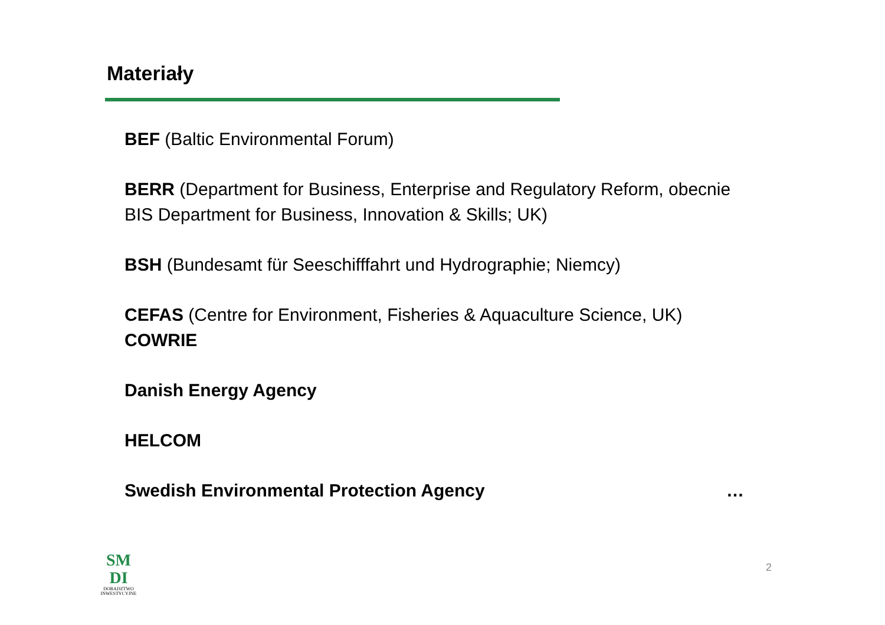Materiały
BEF (Baltic Environmental Forum)
BERR (Department for Business, Enterprise and Regulatory Reform, obecnie BIS Department for Business, Innovation & Skills; UK)
BSH (Bundesamt für Seeschifffahrt und Hydrographie; Niemcy)
CEFAS (Centre for Environment, Fisheries & Aquaculture Science, UK)
COWRIE
Danish Energy Agency
HELCOM
Swedish Environmental Protection Agency …
SM
DI
DORADZTWO
INWESTYCYJNE
2